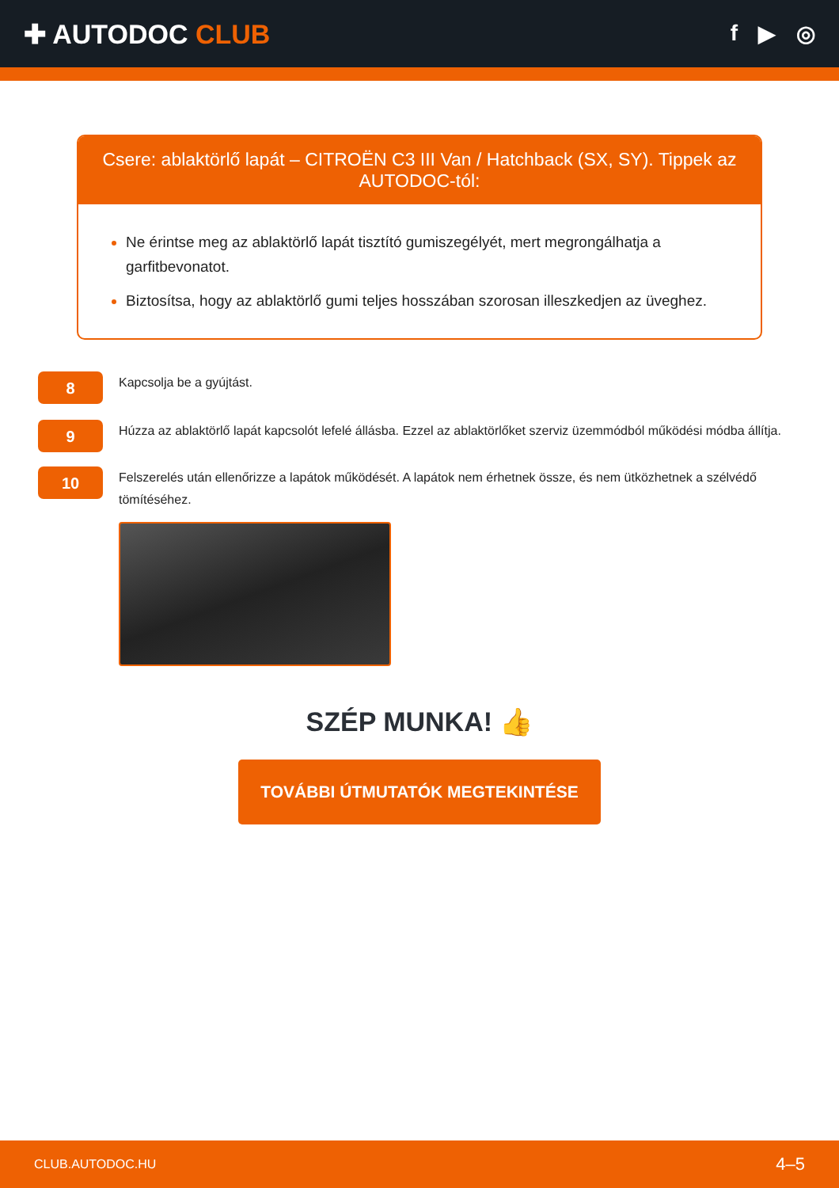✚ AUTODOC CLUB
f ▶ ◎
Csere: ablaktörlő lapát – CITROËN C3 III Van / Hatchback (SX, SY). Tippek az AUTODOC-tól:
Ne érintse meg az ablaktörlő lapát tisztító gumiszegélyét, mert megrongálhatja a garfitbevonatot.
Biztosítsa, hogy az ablaktörlő gumi teljes hosszában szorosan illeszkedjen az üveghez.
8
Kapcsolja be a gyújtást.
9
Húzza az ablaktörlő lapát kapcsolót lefelé állásba. Ezzel az ablaktörlőket szerviz üzemmódból működési módba állítja.
10
Felszerelés után ellenőrizze a lapátok működését. A lapátok nem érhetnek össze, és nem ütközhetnek a szélvédő tömítéséhez.
SZÉP MUNKA! 👍
TOVÁBBI ÚTMUTATÓK MEGTEKINTÉSE
CLUB.AUTODOC.HU 4–5